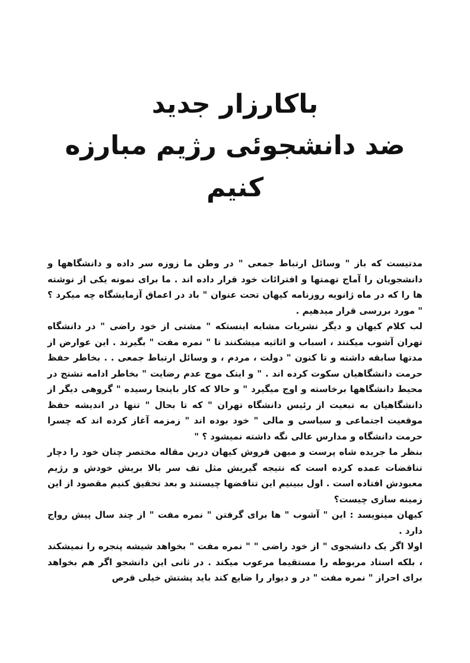باکارزار جدید
ضد دانشجوئی رژیم مبارزه کنیم
مدتیست که باز " وسائل ارتباط جمعی " در وطن ما زوزه سر داده و دانشگاهها و دانشجویان را آماج تهمتها و افترائات خود قرار داده اند . ما برای نمونه یکی از نوشته ها را که در ماه ژانویه روزنامه کیهان تحت عنوان " باد در اعماق آزمایشگاه چه میکرد ؟ " مورد بررسی قرار میدهیم .
لب کلام کیهان و دیگر نشریات مشابه اینستکه " مشتی از خود راضی " در دانشگاه تهران آشوب میکنند ، اسباب و اثاثیه میشکنند تا " نمره مفت " بگیرند . این عوارض از مدتها سابقه داشته و تا کنون " دولت ، مردم ، و وسائل ارتباط جمعی . . بخاطر حفظ حرمت دانشگاهیان سکوت کرده اند . " و اینک موج عدم رضایت " بخاطر ادامه تشنج در محیط دانشگاهها برخاسته و اوج میگیرد " و حالا که کار باینجا رسیده " گروهی دیگر از دانشگاهیان به تبعیت از رئیس دانشگاه تهران " که تا بحال " تنها در اندیشه حفظ موقعیت اجتماعی و سیاسی و مالی " خود بوده اند " زمزمه آغاز کرده اند که چسرا حرمت دانشگاه و مدارس عالی نگه داشته نمیشود ؟ "
بنظر ما جریده شاه پرست و میهن فروش کیهان درین مقاله مختصر چنان خود را دچار تناقضات عمده کرده است که نتیجه گیریش مثل تف سر بالا بریش خودش و رژیم معبودش افتاده است . اول ببینیم این تناقضها چیستند و بعد تحقیق کنیم مقصود از این زمینه سازی چیست؟
کیهان مینویسد : این " آشوب " ها برای گرفتن " نمره مفت " از چند سال پیش رواج دارد .
اولا اگر یک دانشجوی " از خود راضی " " نمره مفت " بخواهد شیشه پنجره را نمیشکند ، بلکه استاد مربوطه را مستقیما مرعوب میکند . در ثانی این دانشجو اگر هم بخواهد برای احراز " نمره مفت " در و دیوار را ضایع کند باید پشتش خیلی قرص